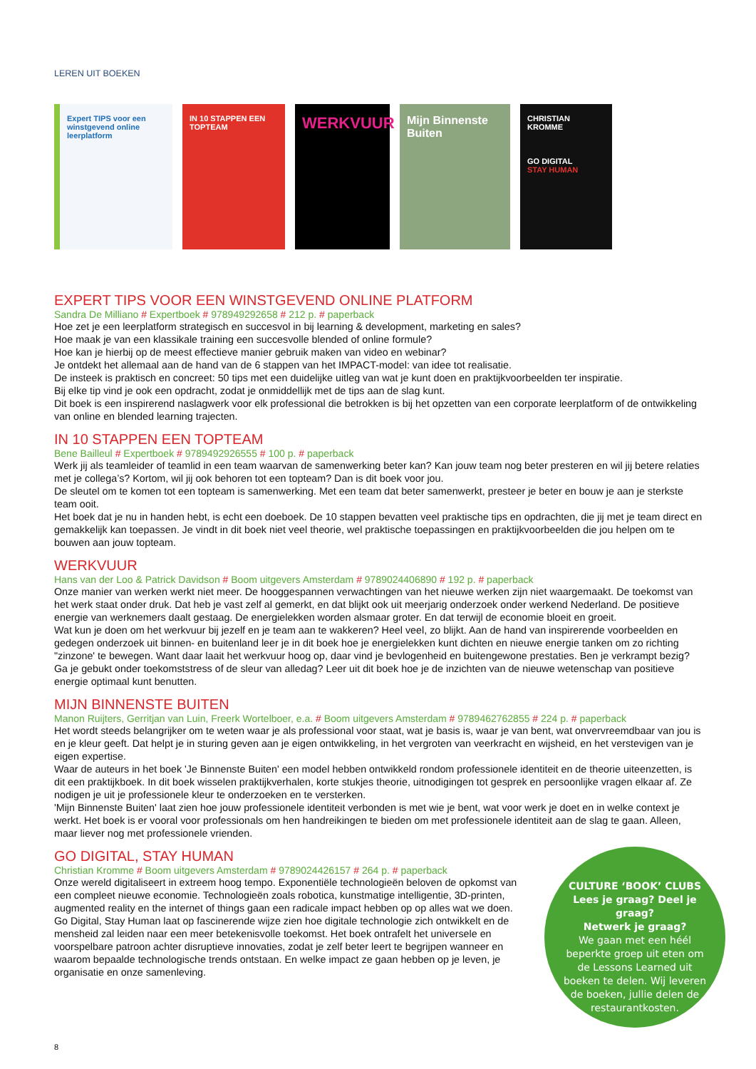LEREN UIT BOEKEN
Expert TIPS voor een winstgevend online leerplatform
IN 10 STAPPEN EEN TOPTEAM
WERKVUUR
Mijn Binnenste Buiten
CHRISTIAN KROMME
GO DIGITAL
STAY HUMAN
EXPERT TIPS VOOR EEN WINSTGEVEND ONLINE PLATFORM
Sandra De Milliano # Expertboek # 978949292658 # 212 p. # paperback
Hoe zet je een leerplatform strategisch en succesvol in bij learning & development, marketing en sales?
Hoe maak je van een klassikale training een succesvolle blended of online formule?
Hoe kan je hierbij op de meest effectieve manier gebruik maken van video en webinar?
Je ontdekt het allemaal aan de hand van de 6 stappen van het IMPACT-model: van idee tot realisatie.
De insteek is praktisch en concreet: 50 tips met een duidelijke uitleg van wat je kunt doen en praktijkvoorbeelden ter inspiratie.
Bij elke tip vind je ook een opdracht, zodat je onmiddellijk met de tips aan de slag kunt.
Dit boek is een inspirerend naslagwerk voor elk professional die betrokken is bij het opzetten van een corporate leerplatform of de ontwikkeling van online en blended learning trajecten.
IN 10 STAPPEN EEN TOPTEAM
Bene Bailleul # Expertboek # 9789492926555 # 100 p. # paperback
Werk jij als teamleider of teamlid in een team waarvan de samenwerking beter kan? Kan jouw team nog beter presteren en wil jij betere relaties met je collega’s? Kortom, wil jij ook behoren tot een topteam? Dan is dit boek voor jou.
De sleutel om te komen tot een topteam is samenwerking. Met een team dat beter samenwerkt, presteer je beter en bouw je aan je sterkste team ooit.
Het boek dat je nu in handen hebt, is echt een doeboek. De 10 stappen bevatten veel praktische tips en opdrachten, die jij met je team direct en gemakkelijk kan toepassen. Je vindt in dit boek niet veel theorie, wel praktische toepassingen en praktijk­voorbeelden die jou helpen om te bouwen aan jouw topteam.
WERKVUUR
Hans van der Loo & Patrick Davidson # Boom uitgevers Amsterdam # 9789024406890 # 192 p. # paperback
Onze manier van werken werkt niet meer. De hooggespannen verwachtingen van het nieuwe werken zijn niet waargemaakt. De toekomst van het werk staat onder druk. Dat heb je vast zelf al gemerkt, en dat blijkt ook uit meerjarig onderzoek onder werkend Nederland. De positieve energie van werknemers daalt gestaag. De energielekken worden alsmaar groter. En dat terwijl de economie bloeit en groeit.
Wat kun je doen om het werkvuur bij jezelf en je team aan te wakkeren? Heel veel, zo blijkt. Aan de hand van inspirerende voorbeelden en gedegen onderzoek uit binnen- en buitenland leer je in dit boek hoe je energielekken kunt dichten en nieuwe energie tanken om zo richting "zinzone' te bewegen. Want daar laait het werkvuur hoog op, daar vind je bevlogenheid en buitengewone prestaties. Ben je verkrampt bezig? Ga je gebukt onder toekomststress of de sleur van alledag? Leer uit dit boek hoe je de inzichten van de nieuwe wetenschap van positieve energie optimaal kunt benutten.
MIJN BINNENSTE BUITEN
Manon Ruijters, Gerritjan van Luin, Freerk Wortelboer, e.a. # Boom uitgevers Amsterdam # 9789462762855 # 224 p. # paperback
Het wordt steeds belangrijker om te weten waar je als professional voor staat, wat je basis is, waar je van bent, wat onvervreemdbaar van jou is en je kleur geeft. Dat helpt je in sturing geven aan je eigen ontwikkeling, in het vergroten van veerkracht en wijsheid, en het verstevigen van je eigen expertise.
Waar de auteurs in het boek 'Je Binnenste Buiten' een model hebben ontwikkeld rondom professionele identiteit en de theorie uiteenzetten, is dit een praktijkboek. In dit boek wisselen praktijkverhalen, korte stukjes theorie, uitnodigingen tot gesprek en persoonlijke vragen elkaar af. Ze nodigen je uit je professionele kleur te onderzoeken en te versterken.
'Mijn Binnenste Buiten' laat zien hoe jouw professionele identiteit verbonden is met wie je bent, wat voor werk je doet en in welke context je werkt. Het boek is er vooral voor professionals om hen handreikingen te bieden om met professionele identiteit aan de slag te gaan. Alleen, maar liever nog met professionele vrienden.
GO DIGITAL, STAY HUMAN
Christian Kromme # Boom uitgevers Amsterdam # 9789024426157 # 264 p. # paperback
Onze wereld digitaliseert in extreem hoog tempo. Exponentiële technologieën beloven de opkomst van een compleet nieuwe economie. Technologieën zoals robotica, kunstmatige intelligentie, 3D-printen, augmented reality en the internet of things gaan een radicale impact hebben op op alles wat we doen.
Go Digital, Stay Human laat op fascinerende wijze zien hoe digitale technologie zich ontwikkelt en de mensheid zal leiden naar een meer betekenisvolle toekomst. Het boek ontrafelt het universele en voorspelbare patroon achter disruptieve innovaties, zodat je zelf beter leert te begrijpen wanneer en waarom bepaalde technologische trends ontstaan. En welke impact ze gaan hebben op je leven, je organisatie en onze samenleving.
CULTURE ‘BOOK’ CLUBS
Lees je graag? Deel je graag?
Netwerk je graag?
We gaan met een héél beperkte groep uit eten om de Lessons Learned uit boeken te delen. Wij leveren de boeken, jullie delen de restaurantkosten.
8